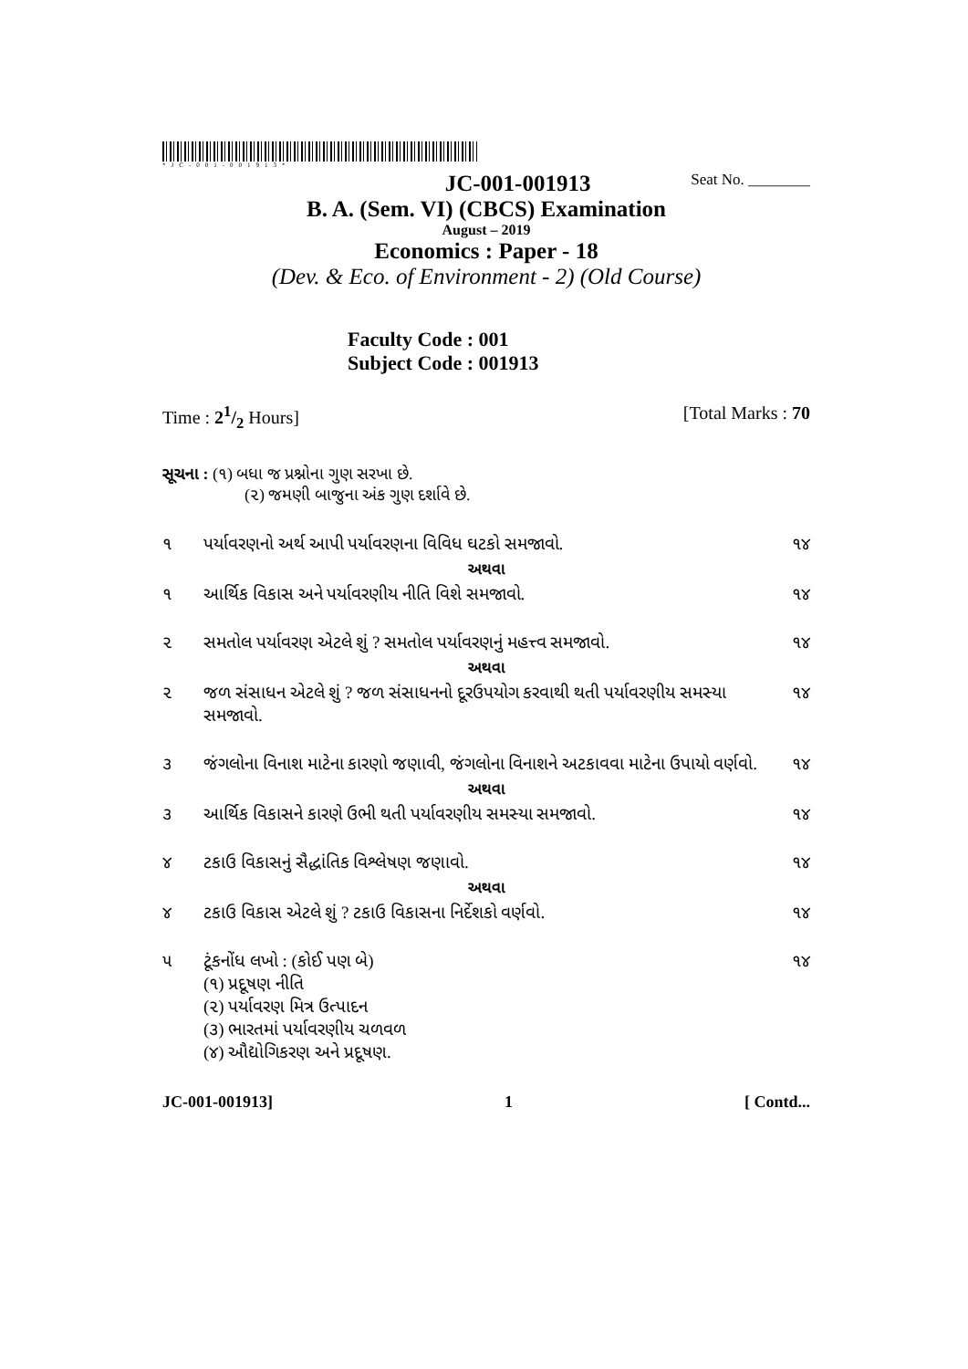*JC-001-001913*
JC-001-001913 Seat No. ________
B. A. (Sem. VI) (CBCS) Examination
August – 2019
Economics : Paper - 18
(Dev. & Eco. of Environment - 2) (Old Course)
Faculty Code : 001
Subject Code : 001913
Time : 21/2 Hours] [Total Marks : 70
સૂચના : (૧) બધા જ પ્રશ્નોના ગુણ સરખા છે.
(૨) જમણી બાજુના અંક ગુણ દર્શાવે છે.
૧ પર્યાવરણનો અર્થ આપી પર્યાવરણના વિવિધ ઘટકો સમજાવો. ૧૪
અથવા
૧ આર્થિક વિકાસ અને પર્યાવરણીય નીતિ વિશે સમજાવો. ૧૪
૨ સમતોલ પર્યાવરણ એટલે શું ? સમતોલ પર્યાવરણનું મહત્ત્વ સમજાવો. ૧૪
અથવા
૨ જળ સંસાધન એટલે શું ? જળ સંસાધનનો દૂરઉપયોગ કરવાથી થતી પર્યાવરણીય સમસ્યા સમજાવો. ૧૪
૩ જંગલોના વિનાશ માટેના કારણો જણાવી, જંગલોના વિનાશને અટકાવવા માટેના ઉપાયો વર્ણવો. ૧૪
અથવા
૩ આર્થિક વિકાસને કારણે ઉભી થતી પર્યાવરણીય સમસ્યા સમજાવો. ૧૪
૪ ટકાઉ વિકાસનું સૈદ્ધાંતિક વિશ્લેષણ જણાવો. ૧૪
અથવા
૪ ટકાઉ વિકાસ એટલે શું ? ટકાઉ વિકાસના નિર્દેશકો વર્ણવો. ૧૪
૫ ટૂંકનોંધ લખો : (કોઈ પણ બે)
(૧) પ્રદૂષણ નીતિ
(૨) પર્યાવરણ મિત્ર ઉત્પાદન
(૩) ભારતમાં પર્યાવરણીય ચળવળ
(૪) ઔદ્યોગિકરણ અને પ્રદૂષણ. ૧૪
JC-001-001913] 1 [ Contd...